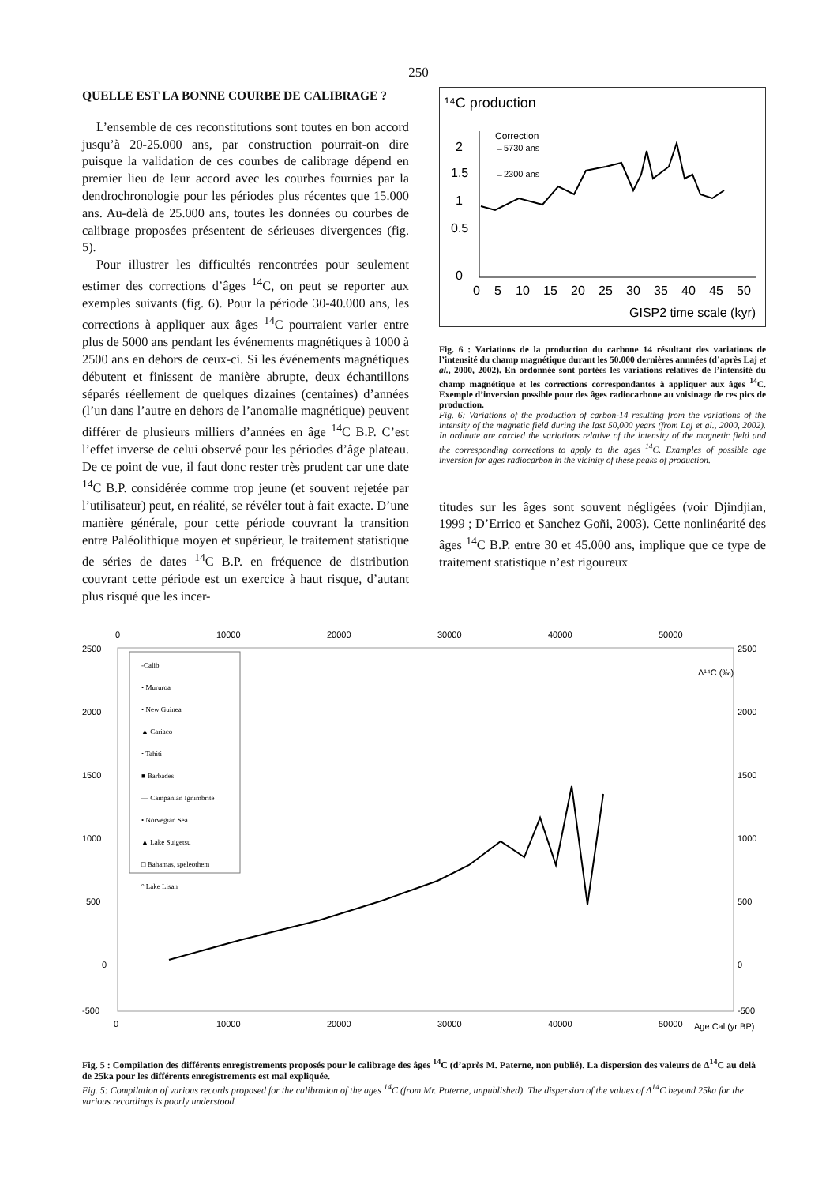250
QUELLE EST LA BONNE COURBE DE CALIBRAGE ?
L’ensemble de ces reconstitutions sont toutes en bon accord jusqu’à 20-25.000 ans, par construction pourrait-on dire puisque la validation de ces courbes de calibrage dépend en premier lieu de leur accord avec les courbes fournies par la dendrochronologie pour les périodes plus récentes que 15.000 ans. Au-delà de 25.000 ans, toutes les données ou courbes de calibrage proposées présentent de sérieuses divergences (fig. 5).
Pour illustrer les difficultés rencontrées pour seulement estimer des corrections d’âges <sup>14</sup>C, on peut se reporter aux exemples suivants (fig. 6). Pour la période 30-40.000 ans, les corrections à appliquer aux âges <sup>14</sup>C pourraient varier entre plus de 5000 ans pendant les événements magnétiques à 1000 à 2500 ans en dehors de ceux-ci. Si les événements magnétiques débutent et finissent de manière abrupte, deux échantillons séparés réellement de quelques dizaines (centaines) d’années (l’un dans l’autre en dehors de l’anomalie magnétique) peuvent différer de plusieurs milliers d’années en âge <sup>14</sup>C B.P. C’est l’effet inverse de celui observé pour les périodes d’âge plateau. De ce point de vue, il faut donc rester très prudent car une date <sup>14</sup>C B.P. considérée comme trop jeune (et souvent rejetée par l’utilisateur) peut, en réalité, se révéler tout à fait exacte. D’une manière générale, pour cette période couvrant la transition entre Paléolithique moyen et supérieur, le traitement statistique de séries de dates <sup>14</sup>C B.P. en fréquence de distribution couvrant cette période est un exercice à haut risque, d’autant plus risqué que les incer-
¹⁴C production
2
1.5
1
0.5
0
Correction
→5730 ans
→2300 ans
0
5
10
15
20
25
30
35
40
45
50
GISP2 time scale (kyr)
Fig. 6 : Variations de la production du carbone 14 résultant des variations de l’intensité du champ magnétique durant les 50.000 dernières annnées (d’après Laj et al., 2000, 2002). En ordonnée sont portées les variations relatives de l’intensité du champ magnétique et les corrections correspondantes à appliquer aux âges <sup>14</sup>C. Exemple d’inversion possible pour des âges radiocarbone au voisinage de ces pics de production.
Fig. 6: Variations of the production of carbon-14 resulting from the variations of the intensity of the magnetic field during the last 50,000 years (from Laj et al., 2000, 2002). In ordinate are carried the variations relative of the intensity of the magnetic field and the corresponding corrections to apply to the ages <sup>14</sup>C. Examples of possible age inversion for ages radiocarbon in the vicinity of these peaks of production.
titudes sur les âges sont souvent négligées (voir Djindjian, 1999 ; D’Errico et Sanchez Goñi, 2003). Cette nonlinéarité des âges <sup>14</sup>C B.P. entre 30 et 45.000 ans, implique que ce type de traitement statistique n’est rigoureux
0
10000
20000
30000
40000
50000
2500
2000
1500
1000
500
0
-500
2500
2000
1500
1000
500
0
-500
Δ¹⁴C (‰)
-Calib
• Mururoa
• New Guinea
▲ Cariaco
• Tahiti
■ Barbades
— Campanian Ignimbrite
• Norvegian Sea
▲ Lake Suigetsu
□ Bahamas, speleothem
° Lake Lisan
0
10000
20000
30000
40000
50000
Age Cal (yr BP)
Fig. 5 : Compilation des différents enregistrements proposés pour le calibrage des âges <sup>14</sup>C (d’après M. Paterne, non publié). La dispersion des valeurs de Δ<sup>14</sup>C au delà de 25ka pour les différents enregistrements est mal expliquée.
Fig. 5: Compilation of various records proposed for the calibration of the ages <sup>14</sup>C (from Mr. Paterne, unpublished). The dispersion of the values of Δ<sup>14</sup>C beyond 25ka for the various recordings is poorly understood.